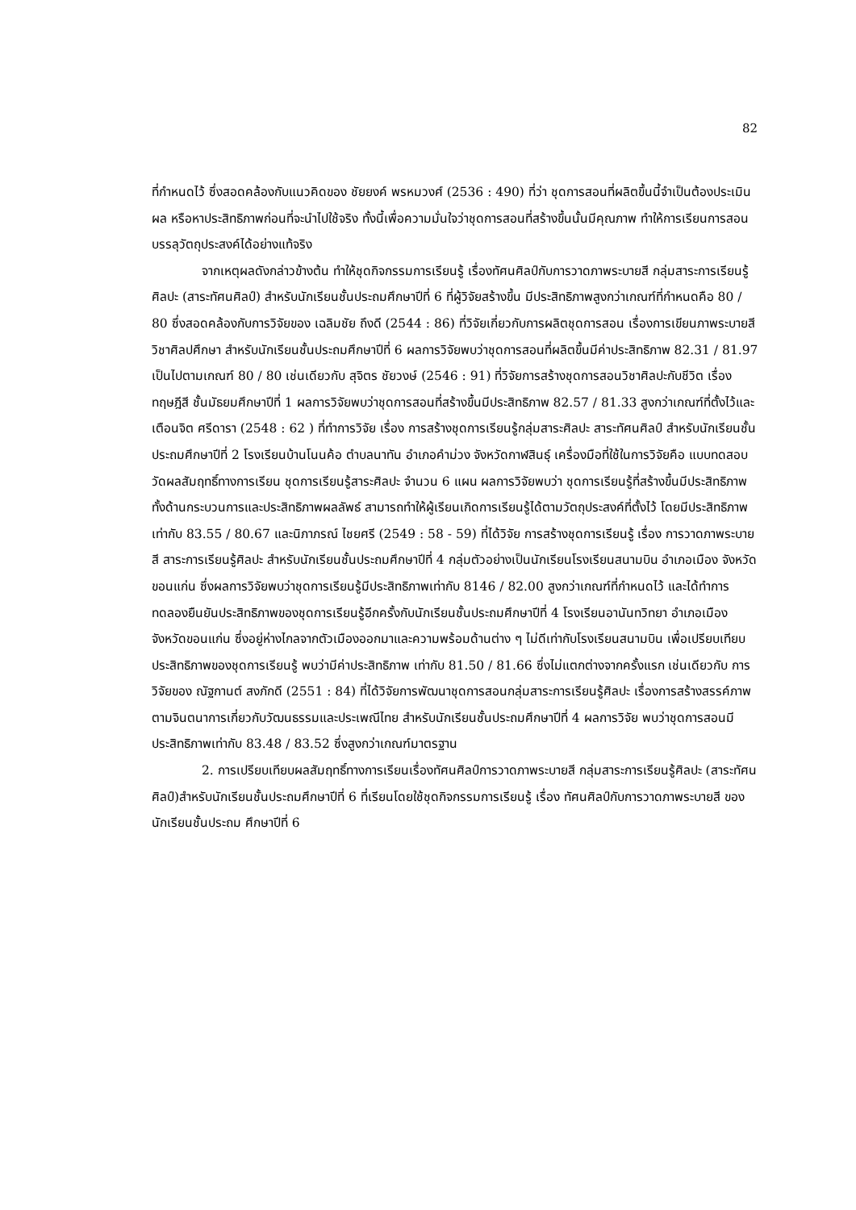82
ที่กำหนดไว้ ซึ่งสอดคล้องกับแนวคิดของ ชัยยงค์ พรหมวงศ์ (2536 : 490) ที่ว่า ชุดการสอนที่ผลิตขึ้นนี้จำเป็นต้องประเมินผล หรือหาประสิทธิภาพก่อนที่จะนำไปใช้จริง ทั้งนี้เพื่อความมั่นใจว่าชุดการสอนที่สร้างขึ้นนั้นมีคุณภาพ ทำให้การเรียนการสอนบรรลุวัตถุประสงค์ได้อย่างแท้จริง
จากเหตุผลดังกล่าวข้างต้น ทำให้ชุดกิจกรรมการเรียนรู้ เรื่องทัศนศิลป์กับการวาดภาพระบายสี กลุ่มสาระการเรียนรู้ศิลปะ (สาระทัศนศิลป์) สำหรับนักเรียนชั้นประถมศึกษาปีที่ 6 ที่ผู้วิจัยสร้างขึ้น มีประสิทธิภาพสูงกว่าเกณฑ์ที่กำหนดคือ 80 / 80 ซึ่งสอดคล้องกับการวิจัยของ เฉลิมชัย ถึงดี (2544 : 86) ที่วิจัยเกี่ยวกับการผลิตชุดการสอน เรื่องการเขียนภาพระบายสีวิชาศิลปศึกษา สำหรับนักเรียนชั้นประถมศึกษาปีที่ 6 ผลการวิจัยพบว่าชุดการสอนที่ผลิตขึ้นมีค่าประสิทธิภาพ 82.31 / 81.97 เป็นไปตามเกณฑ์ 80 / 80 เช่นเดียวกับ สุจิตร ชัยวงษ์ (2546 : 91) ที่วิจัยการสร้างชุดการสอนวิชาศิลปะกับชีวิต เรื่องทฤษฎีสี ชั้นมัธยมศึกษาปีที่ 1 ผลการวิจัยพบว่าชุดการสอนที่สร้างขึ้นมีประสิทธิภาพ 82.57 / 81.33 สูงกว่าเกณฑ์ที่ตั้งไว้และ เตือนจิต ศรีดารา (2548 : 62 ) ที่ทำการวิจัย เรื่อง การสร้างชุดการเรียนรู้กลุ่มสาระศิลปะ สาระทัศนศิลป์ สำหรับนักเรียนชั้นประถมศึกษาปีที่ 2 โรงเรียนบ้านโนนค้อ ตำบลนาทัน อำเภอคำม่วง จังหวัดกาฬสินธุ์ เครื่องมือที่ใช้ในการวิจัยคือ แบบทดสอบวัดผลสัมฤทธิ์ทางการเรียน ชุดการเรียนรู้สาระศิลปะ จำนวน 6 แผน ผลการวิจัยพบว่า ชุดการเรียนรู้ที่สร้างขึ้นมีประสิทธิภาพทั้งด้านกระบวนการและประสิทธิภาพผลลัพธ์ สามารถทำให้ผู้เรียนเกิดการเรียนรู้ได้ตามวัตถุประสงค์ที่ตั้งไว้ โดยมีประสิทธิภาพเท่ากับ 83.55 / 80.67 และนิภาภรณ์ ไชยศรี (2549 : 58 - 59) ที่ได้วิจัย การสร้างชุดการเรียนรู้ เรื่อง การวาดภาพระบายสี สาระการเรียนรู้ศิลปะ สำหรับนักเรียนชั้นประถมศึกษาปีที่ 4 กลุ่มตัวอย่างเป็นนักเรียนโรงเรียนสนามบิน อำเภอเมือง จังหวัดขอนแก่น ซึ่งผลการวิจัยพบว่าชุดการเรียนรู้มีประสิทธิภาพเท่ากับ 8146 / 82.00 สูงกว่าเกณฑ์ที่กำหนดไว้ และได้ทำการทดลองยืนยันประสิทธิภาพของชุดการเรียนรู้อีกครั้งกับนักเรียนชั้นประถมศึกษาปีที่ 4 โรงเรียนอานันทวิทยา อำเภอเมือง จังหวัดขอนแก่น ซึ่งอยู่ห่างไกลจากตัวเมืองออกมาและความพร้อมด้านต่าง ๆ ไม่ดีเท่ากับโรงเรียนสนามบิน เพื่อเปรียบเทียบประสิทธิภาพของชุดการเรียนรู้ พบว่ามีค่าประสิทธิภาพ เท่ากับ 81.50 / 81.66 ซึ่งไม่แตกต่างจากครั้งแรก เช่นเดียวกับ การวิจัยของ ณัฐกานต์ สงภักดี (2551 : 84) ที่ได้วิจัยการพัฒนาชุดการสอนกลุ่มสาระการเรียนรู้ศิลปะ เรื่องการสร้างสรรค์ภาพตามจินตนาการเกี่ยวกับวัฒนธรรมและประเพณีไทย สำหรับนักเรียนชั้นประถมศึกษาปีที่ 4 ผลการวิจัย พบว่าชุดการสอนมีประสิทธิภาพเท่ากับ 83.48 / 83.52 ซึ่งสูงกว่าเกณฑ์มาตรฐาน
2. การเปรียบเทียบผลสัมฤทธิ์ทางการเรียนเรื่องทัศนศิลป์การวาดภาพระบายสี กลุ่มสาระการเรียนรู้ศิลปะ (สาระทัศนศิลป์)สำหรับนักเรียนชั้นประถมศึกษาปีที่ 6 ที่เรียนโดยใช้ชุดกิจกรรมการเรียนรู้ เรื่อง ทัศนศิลป์กับการวาดภาพระบายสี ของนักเรียนชั้นประถม ศึกษาปีที่ 6